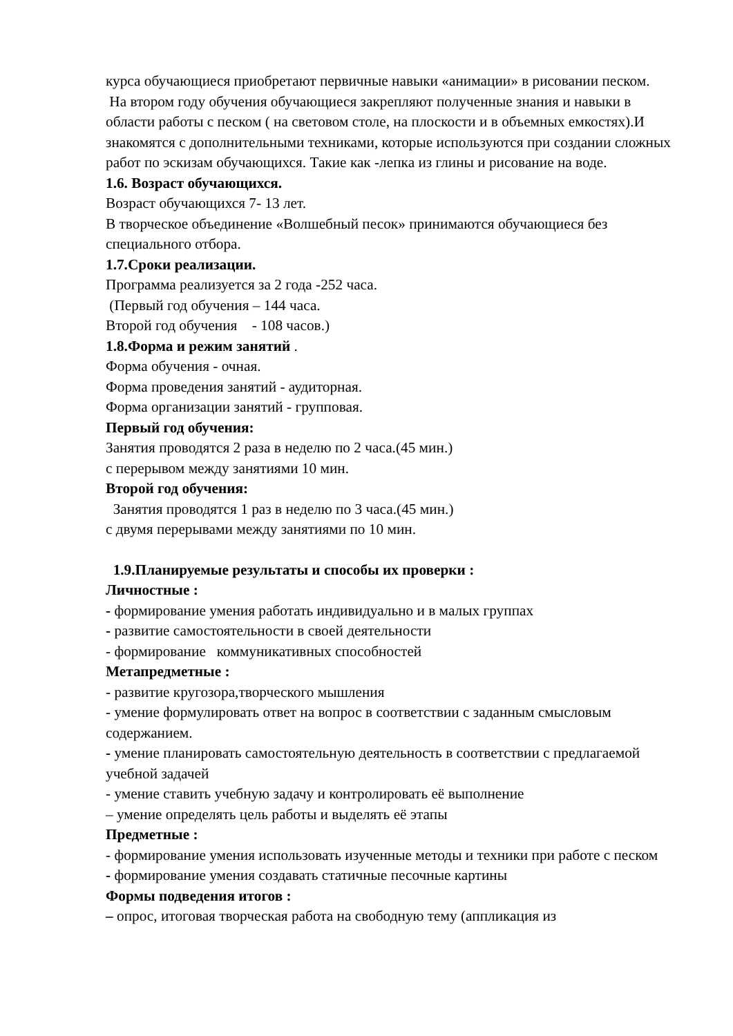курса обучающиеся приобретают первичные навыки «анимации» в рисовании песком.
На втором году обучения обучающиеся закрепляют полученные знания и навыки в области работы с песком ( на световом столе, на плоскости и в объемных емкостях).И знакомятся с дополнительными техниками, которые используются при создании сложных работ по эскизам обучающихся. Такие как -лепка из глины и рисование на воде.
1.6. Возраст обучающихся.
Возраст обучающихся 7- 13 лет.
В творческое объединение «Волшебный песок» принимаются обучающиеся без специального отбора.
1.7.Сроки реализации.
Программа реализуется за 2 года -252 часа.
(Первый год обучения – 144 часа.
Второй год обучения - 108 часов.)
1.8.Форма и режим занятий .
Форма обучения - очная.
Форма проведения занятий - аудиторная.
Форма организации занятий - групповая.
Первый год обучения:
Занятия проводятся 2 раза в неделю по 2 часа.(45 мин.)
с перерывом между занятиями 10 мин.
Второй год обучения:
Занятия проводятся 1 раз в неделю по 3 часа.(45 мин.)
с двумя перерывами между занятиями по 10 мин.
1.9.Планируемые результаты и способы их проверки :
Личностные :
- формирование умения работать индивидуально и в малых группах
- развитие самостоятельности в своей деятельности
- формирование коммуникативных способностей
Метапредметные :
- развитие кругозора,творческого мышления
- умение формулировать ответ на вопрос в соответствии с заданным смысловым содержанием.
- умение планировать самостоятельную деятельность в соответствии с предлагаемой учебной задачей
- умение ставить учебную задачу и контролировать её выполнение
– умение определять цель работы и выделять её этапы
Предметные :
- формирование умения использовать изученные методы и техники при работе с песком
- формирование умения создавать статичные песочные картины
Формы подведения итогов :
– опрос, итоговая творческая работа на свободную тему (аппликация из